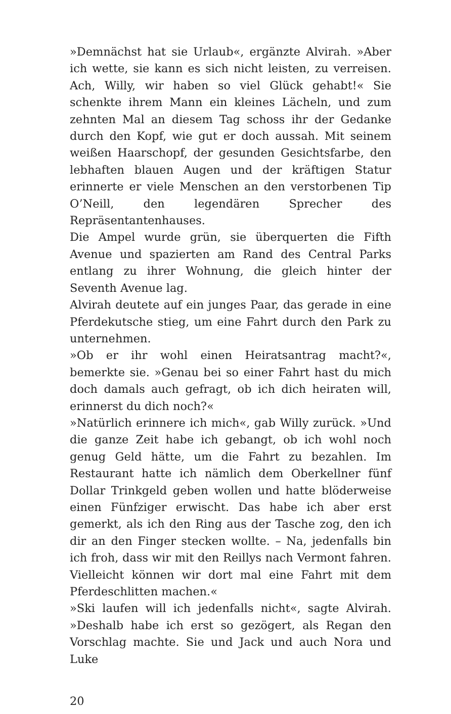»Demnächst hat sie Urlaub«, ergänzte Alvirah. »Aber ich wette, sie kann es sich nicht leisten, zu verreisen. Ach, Willy, wir haben so viel Glück gehabt!« Sie schenkte ihrem Mann ein kleines Lächeln, und zum zehnten Mal an diesem Tag schoss ihr der Gedanke durch den Kopf, wie gut er doch aussah. Mit seinem weißen Haarschopf, der gesunden Gesichtsfarbe, den lebhaften blauen Augen und der kräftigen Statur erinnerte er viele Menschen an den verstorbenen Tip O’Neill, den legendären Sprecher des Repräsentantenhauses.
Die Ampel wurde grün, sie überquerten die Fifth Avenue und spazierten am Rand des Central Parks entlang zu ihrer Wohnung, die gleich hinter der Seventh Avenue lag.
Alvirah deutete auf ein junges Paar, das gerade in eine Pferdekutsche stieg, um eine Fahrt durch den Park zu unternehmen.
»Ob er ihr wohl einen Heiratsantrag macht?«, bemerkte sie. »Genau bei so einer Fahrt hast du mich doch damals auch gefragt, ob ich dich heiraten will, erinnerst du dich noch?«
»Natürlich erinnere ich mich«, gab Willy zurück. »Und die ganze Zeit habe ich gebangt, ob ich wohl noch genug Geld hätte, um die Fahrt zu bezahlen. Im Restaurant hatte ich nämlich dem Oberkellner fünf Dollar Trinkgeld geben wollen und hatte blöderweise einen Fünfziger erwischt. Das habe ich aber erst gemerkt, als ich den Ring aus der Tasche zog, den ich dir an den Finger stecken wollte. – Na, jedenfalls bin ich froh, dass wir mit den Reillys nach Vermont fahren. Vielleicht können wir dort mal eine Fahrt mit dem Pferdeschlitten machen.«
»Ski laufen will ich jedenfalls nicht«, sagte Alvirah. »Deshalb habe ich erst so gezögert, als Regan den Vorschlag machte. Sie und Jack und auch Nora und Luke
20